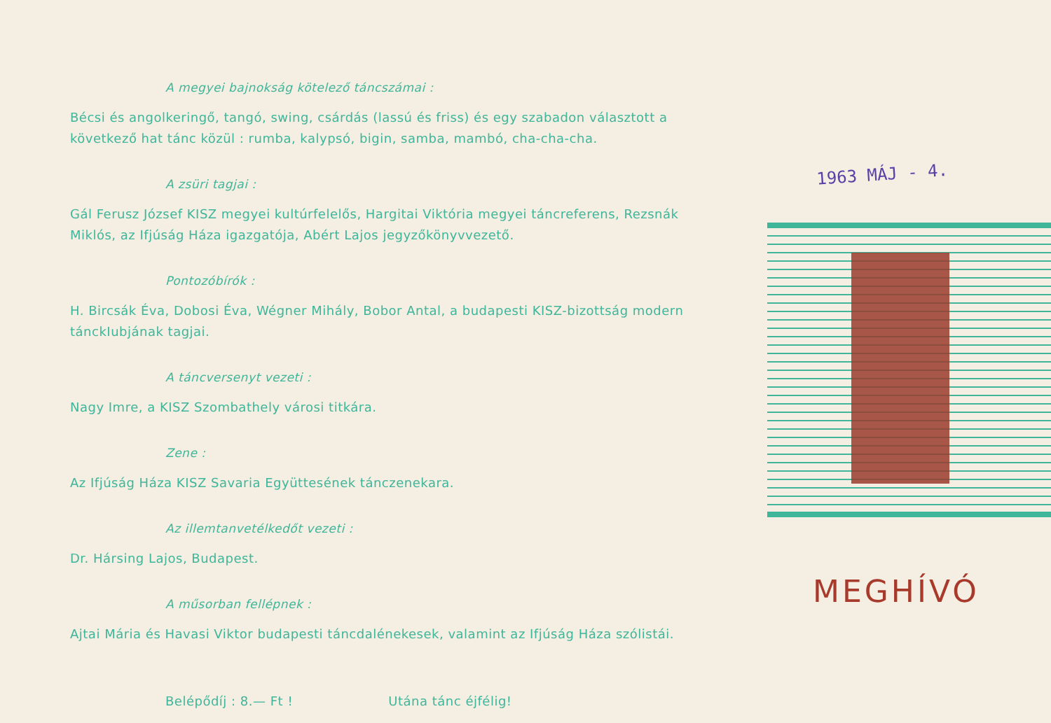A megyei bajnokság kötelező táncszámai :
Bécsi és angolkeringő, tangó, swing, csárdás (lassú és friss) és egy szabadon választott a következő hat tánc közül : rumba, kalypsó, bigin, samba, mambó, cha-cha-cha.
A zsüri tagjai :
Gál Ferusz József KISZ megyei kultúrfelelős, Hargitai Viktória megyei táncreferens, Rezsnák Miklós, az Ifjúság Háza igazgatója, Abért Lajos jegyzőkönyvvezető.
Pontozóbírók :
H. Bircsák Éva, Dobosi Éva, Wégner Mihály, Bobor Antal, a budapesti KISZ-bizottság modern tánckIubjának tagjai.
A táncversenyt vezeti :
Nagy Imre, a KISZ Szombathely városi titkára.
Zene :
Az Ifjúság Háza KISZ Savaria Együttesének tánczenekara.
Az illemtanvetélkedőt vezeti :
Dr. Hársing Lajos, Budapest.
A műsorban fellépnek :
Ajtai Mária és Havasi Viktor budapesti táncdalénekesek, valamint az Ifjúság Háza szólistái.
Belépődíj : 8.— Ft ! Utána tánc éjfélig!
1963 MÁJ - 4.
MEGHÍVÓ